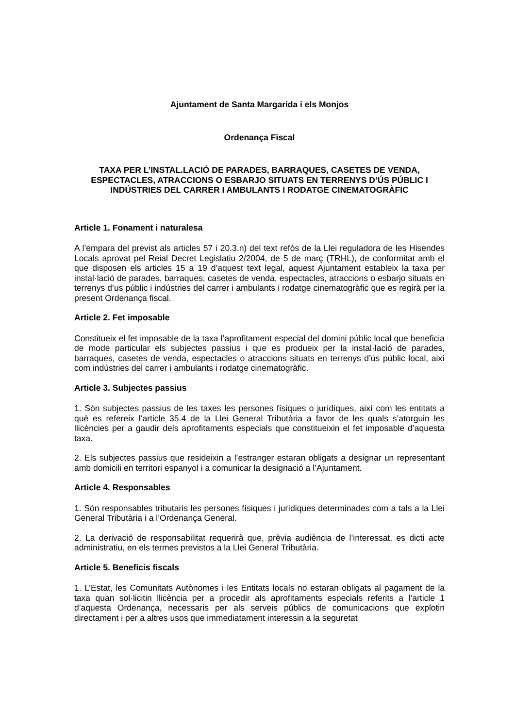Ajuntament de Santa Margarida i els Monjos
Ordenança Fiscal
TAXA PER L’INSTAL.LACIÓ DE PARADES, BARRAQUES, CASETES DE VENDA, ESPECTACLES, ATRACCIONS O ESBARJO SITUATS EN TERRENYS D’ÚS PÚBLIC I INDÚSTRIES DEL CARRER I AMBULANTS I RODATGE CINEMATOGRÀFIC
Article 1. Fonament i naturalesa
A l’empara del previst als articles 57 i 20.3.n) del text refós de la Llei reguladora de les Hisendes Locals aprovat pel Reial Decret Legislatiu 2/2004, de 5 de març (TRHL), de conformitat amb el que disposen els articles 15 a 19 d’aquest text legal, aquest Ajuntament estableix la taxa per instal·lació de parades, barraques, casetes de venda, espectacles, atraccions o esbarjo situats en terrenys d’us públic i indústries del carrer i ambulants i rodatge cinematogràfic que es regirà per la present Ordenança fiscal.
Article 2. Fet imposable
Constitueix el fet imposable de la taxa l’aprofitament especial del domini públic local que beneficia de mode particular els subjectes passius i que es produeix per la instal·lació de parades, barraques, casetes de venda, espectacles o atraccions situats en terrenys d’ús públic local, així com indústries del carrer i ambulants i rodatge cinematogràfic.
Article 3. Subjectes passius
1. Són subjectes passius de les taxes les persones físiques o jurídiques, així com les entitats a què es refereix l’article 35.4 de la Llei General Tributària a favor de les quals s’atorguin les llicències per a gaudir dels aprofitaments especials que constitueixin el fet imposable d’aquesta taxa.
2. Els subjectes passius que resideixin a l’estranger estaran obligats a designar un representant amb domicili en territori espanyol i a comunicar la designació a l’Ajuntament.
Article 4. Responsables
1. Són responsables tributaris les persones físiques i jurídiques determinades com a tals a la Llei General Tributària i a l’Ordenança General.
2. La derivació de responsabilitat requerirà que, prèvia audiència de l’interessat, es dicti acte administratiu, en els termes previstos a la Llei General Tributària.
Article 5. Beneficis fiscals
1. L’Estat, les Comunitats Autònomes i les Entitats locals no estaran obligats al pagament de la taxa quan sol·licitin llicència per a procedir als aprofitaments especials referits a l’article 1 d’aquesta Ordenança, necessaris per als serveis públics de comunicacions que explotin directament i per a altres usos que immediatament interessin a la seguretat